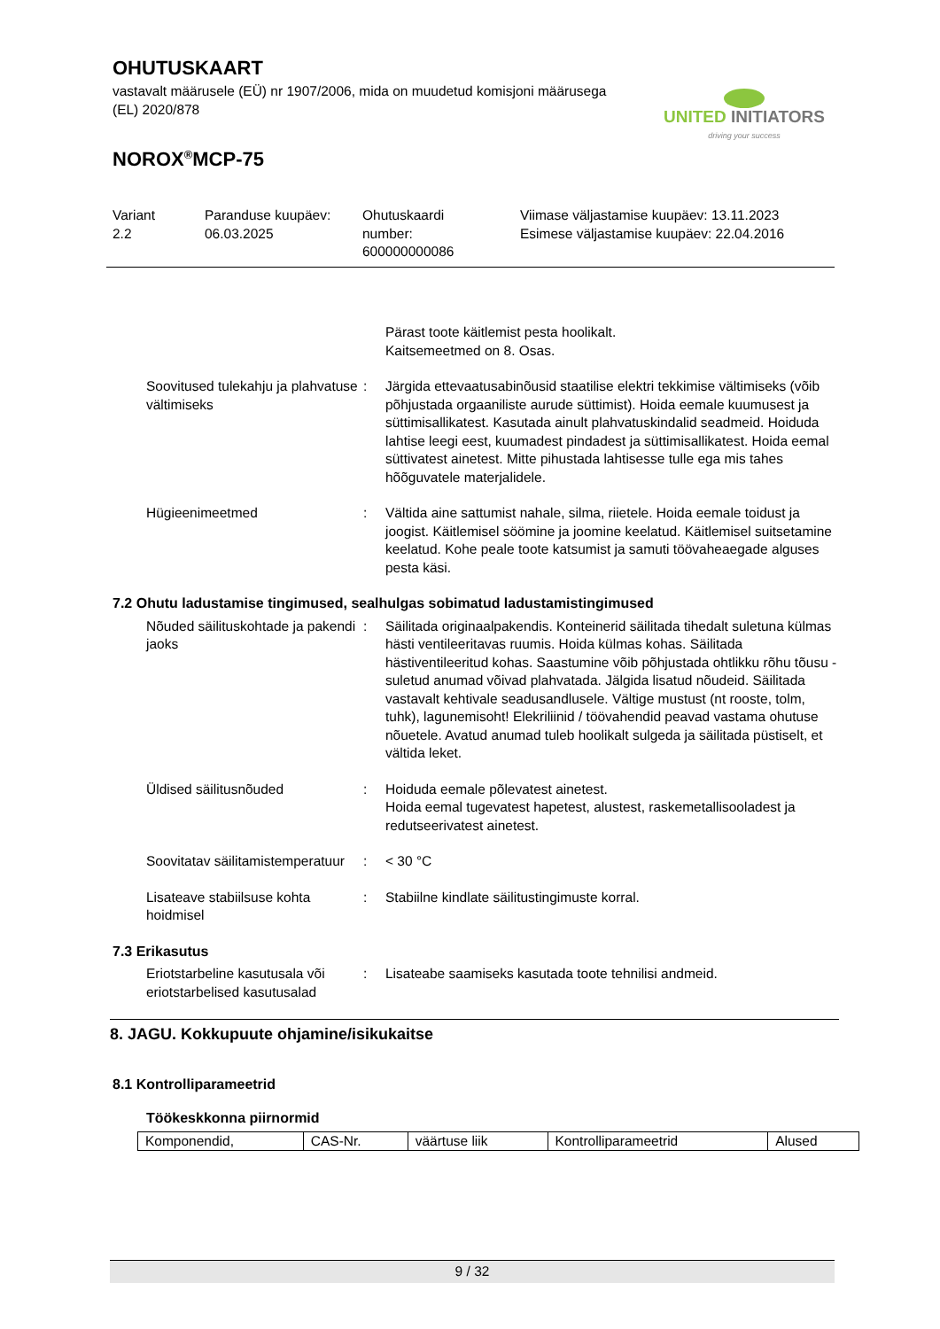OHUTUSKAART
vastavalt määrusele (EÜ) nr 1907/2006, mida on muudetud komisjoni määrusega (EL) 2020/878
NOROX<sup>®</sup>MCP-75
UNITED INITIATORS
driving your success
Variant
2.2
Paranduse kuupäev:
06.03.2025
Ohutuskaardi
number:
600000000086
Viimase väljastamise kuupäev: 13.11.2023
Esimese väljastamise kuupäev: 22.04.2016
Pärast toote käitlemist pesta hoolikalt.
Kaitsemeetmed on 8. Osas.
Soovitused tulekahju ja plahvatuse vältimiseks
: Järgida ettevaatusabinõusid staatilise elektri tekkimise vältimiseks (võib põhjustada orgaaniliste aurude süttimist). Hoida eemale kuumusest ja süttimisallikatest. Kasutada ainult plahvatuskindalid seadmeid. Hoiduda lahtise leegi eest, kuumadest pindadest ja süttimisallikatest. Hoida eemal süttivatest ainetest. Mitte pihustada lahtisesse tulle ega mis tahes hõõguvatele materjalidele.
Hügieenimeetmed : Vältida aine sattumist nahale, silma, riietele. Hoida eemale toidust ja joogist. Käitlemisel söömine ja joomine keelatud. Käitlemisel suitsetamine keelatud. Kohe peale toote katsumist ja samuti töövaheaegade alguses pesta käsi.
7.2 Ohutu ladustamise tingimused, sealhulgas sobimatud ladustamistingimused
Nõuded säilituskohtade ja pakendi jaoks
: Säilitada originaalpakendis. Konteinerid säilitada tihedalt suletuna külmas hästi ventileeritavas ruumis. Hoida külmas kohas. Säilitada hästiventileeritud kohas. Saastumine võib põhjustada ohtlikku rõhu tõusu - suletud anumad võivad plahvatada. Jälgida lisatud nõudeid. Säilitada vastavalt kehtivale seadusandlusele. Vältige mustust (nt rooste, tolm, tuhk), lagunemisoht! Elekriliinid / töövahendid peavad vastama ohutuse nõuetele. Avatud anumad tuleb hoolikalt sulgeda ja säilitada püstiselt, et vältida leket.
Üldised säilitusnõuded : Hoiduda eemale põlevatest ainetest.
Hoida eemal tugevatest hapetest, alustest, raskemetallisooladest ja redutseerivatest ainetest.
Soovitatav säilitamistemperatuur
: < 30 °C
Lisateave stabiilsuse kohta hoidmisel
: Stabiilne kindlate säilitustingimuste korral.
7.3 Erikasutus
Eriotstarbeline kasutusala või eriotstarbelised kasutusalad
: Lisateabe saamiseks kasutada toote tehnilisi andmeid.
8. JAGU. Kokkupuute ohjamine/isikukaitse
8.1 Kontrolliparameetrid
Töökeskkonna piirnormid
| Komponendid, | CAS-Nr. | väärtuse liik | Kontrolliparameetrid | Alused |
9 / 32